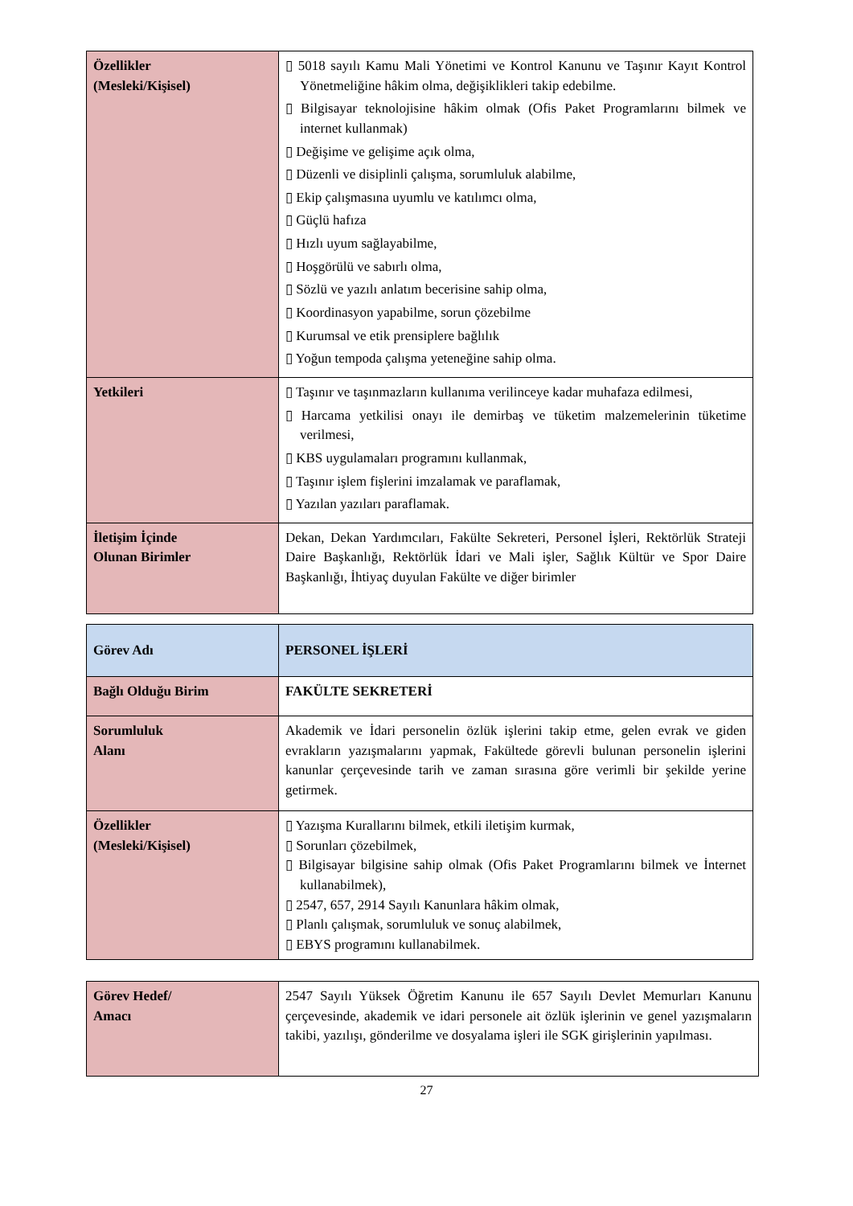| Özellikler (Mesleki/Kişisel) | ▯ 5018 sayılı Kamu Mali Yönetimi ve Kontrol Kanunu ve Taşınır Kayıt Kontrol Yönetmeliğine hâkim olma, değişiklikleri takip edebilme. ▯ Bilgisayar teknolojisine hâkim olmak (Ofis Paket Programlarını bilmek ve internet kullanmak) ▯ Değişime ve gelişime açık olma, ▯ Düzenli ve disiplinli çalışma, sorumluluk alabilme, ▯ Ekip çalışmasına uyumlu ve katılımcı olma, ▯ Güçlü hafıza ▯ Hızlı uyum sağlayabilme, ▯ Hoşgörülü ve sabırlı olma, ▯ Sözlü ve yazılı anlatım becerisine sahip olma, ▯ Koordinasyon yapabilme, sorun çözebilme ▯ Kurumsal ve etik prensiplere bağlılık ▯ Yoğun tempoda çalışma yeteneğine sahip olma. |
| Yetkileri | ▯ Taşınır ve taşınmazların kullanıma verilinceye kadar muhafaza edilmesi, ▯ Harcama yetkilisi onayı ile demirbaş ve tüketim malzemelerinin tüketime verilmesi, ▯ KBS uygulamaları programını kullanmak, ▯ Taşınır işlem fişlerini imzalamak ve paraflamak, ▯ Yazılan yazıları paraflamak. |
| İletişim İçinde Olunan Birimler | Dekan, Dekan Yardımcıları, Fakülte Sekreteri, Personel İşleri, Rektörlük Strateji Daire Başkanlığı, Rektörlük İdari ve Mali işler, Sağlık Kültür ve Spor Daire Başkanlığı, İhtiyaç duyulan Fakülte ve diğer birimler |
| Görev Adı | PERSONEL İŞLERİ |
| Bağlı Olduğu Birim | FAKÜLTE SEKRETERİ |
| Sorumluluk Alanı | Akademik ve İdari personelin özlük işlerini takip etme, gelen evrak ve giden evrakların yazışmalarını yapmak, Fakültede görevli bulunan personelin işlerini kanunlar çerçevesinde tarih ve zaman sırasına göre verimli bir şekilde yerine getirmek. |
| Özellikler (Mesleki/Kişisel) | ▯ Yazışma Kurallarını bilmek, etkili iletişim kurmak, ▯ Sorunları çözebilmek, ▯ Bilgisayar bilgisine sahip olmak (Ofis Paket Programlarını bilmek ve İnternet kullanabilmek), ▯ 2547, 657, 2914 Sayılı Kanunlara hâkim olmak, ▯ Planlı çalışmak, sorumluluk ve sonuç alabilmek, ▯ EBYS programını kullanabilmek. |
| Görev Hedef/ Amacı | 2547 Sayılı Yüksek Öğretim Kanunu ile 657 Sayılı Devlet Memurları Kanunu çerçevesinde, akademik ve idari personele ait özlük işlerinin ve genel yazışmaların takibi, yazılışı, gönderilme ve dosyalama işleri ile SGK girişlerinin yapılması. |
27